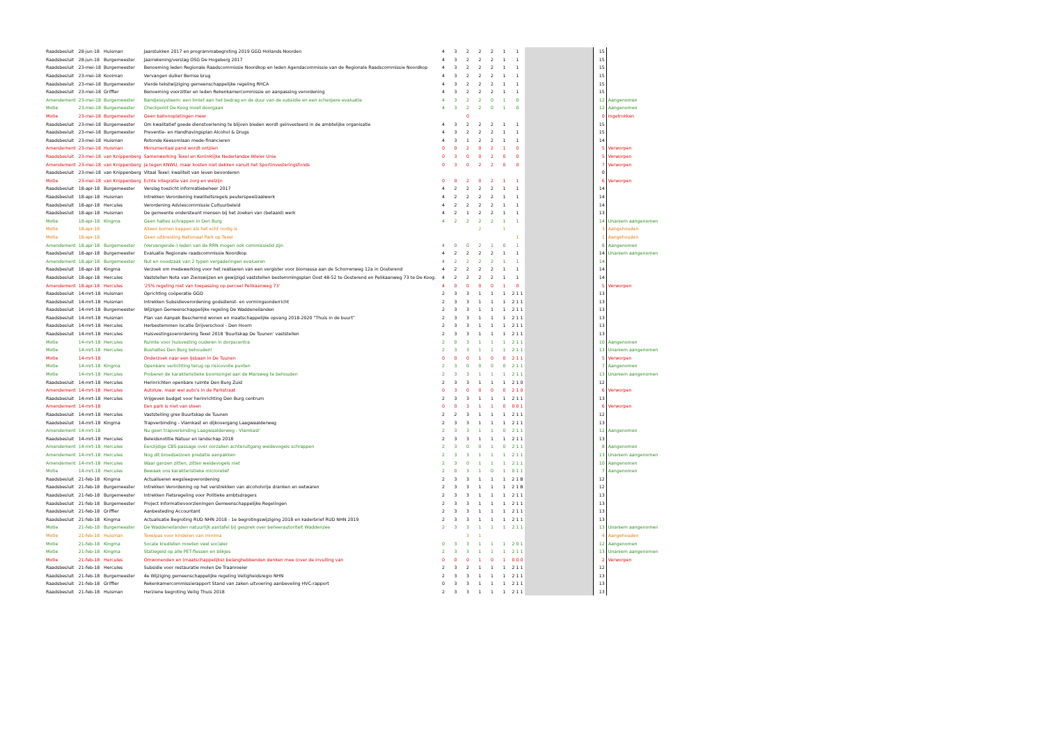| Raadsbesluit | 28-jun-18 | Huisman | Jaarstukken 2017 en programmabegroting 2019 GGD Hollands Noorden | 4 | 3 | 2 | 2 | 2 | 1 | 1 | | 15 | |
| Raadsbesluit | 28-jun-18 | Burgemeester | Jaarrekening/verslag OSG De Hogeberg 2017 | 4 | 3 | 2 | 2 | 2 | 1 | 1 | | 15 | |
| Raadsbesluit | 23-mei-18 | Burgemeester | Benoeming leden Regionale Raadscommissie Noordkop en leden Agendacommissie van de Regionale Raadscommissie Noordkop | 4 | 3 | 2 | 2 | 2 | 1 | 1 | | 15 | |
| Raadsbesluit | 23-mei-18 | Kooiman | Vervangen duiker Bernse brug | 4 | 3 | 2 | 2 | 2 | 1 | 1 | | 15 | |
| Raadsbesluit | 23-mei-18 | Burgemeester | Vierde tekstwijziging gemeenschappelijke regeling RHCA | 4 | 3 | 2 | 2 | 2 | 1 | 1 | | 15 | |
| Raadsbesluit | 23-mei-18 | Griffier | Benoeming voorzitter en leden Rekenkamercommissie en aanpassing verordening | 4 | 3 | 2 | 2 | 2 | 1 | 1 | | 15 | |
| Amendement | 23-mei-18 | Burgemeester | Bandjessysteem: een limiet aan het bedrag en de duur van de subsidie en een scherpere evaluatie | 4 | 3 | 2 | 2 | 0 | 1 | 0 | | 12 | Aangenomen |
| Motie | 23-mei-18 | Burgemeester | Checkpoint De Koog moet doorgaan | 4 | 3 | 2 | 2 | 0 | 1 | 0 | | 12 | Aangenomen |
| Motie | 23-mei-18 | Burgemeester | Geen ballonoplatingen meer | | | 0 | | | | | | 0 | Ingetrokken |
| Raadsbesluit | 23-mei-18 | Burgemeester | Om kwalitatief goede dienstverlening te blijven bieden wordt geïnvesteerd in de ambtelijke organisatie | 4 | 3 | 2 | 2 | 2 | 1 | 1 | | 15 | |
| Raadsbesluit | 23-mei-18 | Burgemeester | Preventie- en Handhavingsplan Alcohol & Drugs | 4 | 3 | 2 | 2 | 2 | 1 | 1 | | 15 | |
| Raadsbesluit | 23-mei-18 | Huisman | Rotonde Keesomlaan mede-financieren | 4 | 3 | 1 | 2 | 2 | 1 | 1 | | 14 | |
| Amendement | 23-mei-18 | Huisman | Monumentaal pand wordt ontzien | 0 | 0 | 2 | 0 | 2 | 1 | 0 | | 5 | Verworpen |
| Raadsbesluit | 23-mei-18 | van Knippenberg | Samenwerking Texel en Koninklijke Nederlandse Wieler Unie | 0 | 3 | 0 | 0 | 2 | 0 | 0 | | 5 | Verworpen |
| Amendement | 23-mei-18 | van Knippenberg | Ja tegen KNWU, maar kosten niet dekken vanuit het Sportinvesteringsfonds | 0 | 3 | 0 | 2 | 2 | 0 | 0 | | 7 | Verworpen |
| Raadsbesluit | 23-mei-18 | van Knippenberg | Vitaal Texel: kwaliteit van leven bevorderen | | | | | | | | | 0 | |
| Motie | 23-mei-18 | van Knippenberg | Echte integratie van zorg en welzijn | 0 | 0 | 2 | 0 | 2 | 1 | 1 | | 6 | Verworpen |
| Raadsbesluit | 18-apr-18 | Burgemeester | Verslag toezicht informatiebeheer 2017 | 4 | 2 | 2 | 2 | 2 | 1 | 1 | | 14 | |
| Raadsbesluit | 18-apr-18 | Huisman | Intrekken Verordening kwaliteitsregels peuterspeelzaalwerk | 4 | 2 | 2 | 2 | 2 | 1 | 1 | | 14 | |
| Raadsbesluit | 18-apr-18 | Hercules | Verordening Adviescommissie Cultuurbeleid | 4 | 2 | 2 | 2 | 2 | 1 | 1 | | 14 | |
| Raadsbesluit | 18-apr-18 | Huisman | De gemeente ondersteunt mensen bij het zoeken van (betaald) werk | 4 | 2 | 1 | 2 | 2 | 1 | 1 | | 13 | |
| Motie | 18-apr-18 | Kingma | Geen haltes schrappen in Den Burg | 4 | 2 | 2 | 2 | 2 | 1 | 1 | | 14 | Unaniem aangenomen |
| Motie | 18-apr-18 | | Alleen bomen kappen als het echt nodig is | | | | 2 | | 1 | | | 3 | Aangehouden |
| Motie | 18-apr-18 | | Geen uitbreiding Nationaal Park op Texel | | | | | | | 1 | | 1 | Aangehouden |
| Amendement | 18-apr-18 | Burgemeester | (Vervangende-) leden van de RRN mogen ook commissielid zijn. | 4 | 0 | 0 | 2 | 1 | 0 | 1 | | 8 | Aangenomen |
| Raadsbesluit | 18-apr-18 | Burgemeester | Evaluatie Regionale raadscommissie Noordkop | 4 | 2 | 2 | 2 | 2 | 1 | 1 | | 14 | Unaniem aangenomen |
| Amendement | 18-apr-18 | Burgemeester | Nut en noodzaak van 2 typen vergaderingen evalueren | 4 | 2 | 2 | 2 | 2 | 1 | 1 | | 14 | |
| Raadsbesluit | 18-apr-18 | Kingma | Verzoek om medewerking voor het realiseren van een vergister voor biomassa aan de Schorrenweg 12a in Oosterend | 4 | 2 | 2 | 2 | 2 | 1 | 1 | | 14 | |
| Raadsbesluit | 18-apr-18 | Hercules | Vaststellen Nota van Zienswijzen en gewijzigd vaststellen bestemmingsplan Oost 48-52 te Oosterend en Pelikaanweg 73 te De Koog. | 4 | 2 | 2 | 2 | 2 | 1 | 1 | | 14 | |
| Amendement | 18-apr-18 | Hercules | '25% regeling niet van toepassing op perceel Pelikaanweg 73' | 4 | 0 | 0 | 0 | 0 | 1 | 0 | | 5 | Verworpen |
| Raadsbesluit | 14-mrt-18 | Huisman | Oprichting coöperatie GGD | 2 | 3 | 3 | 1 | 1 | 1 | 2 1 1 | | 13 | |
| Raadsbesluit | 14-mrt-18 | Huisman | Intrekken Subsidieverordening godsdienst- en vormingsonderricht | 2 | 3 | 3 | 1 | 1 | 1 | 2 1 1 | | 13 | |
| Raadsbesluit | 14-mrt-18 | Burgemeester | Wijzigen Gemeenschappelijke regeling De Waddeneilanden | 2 | 3 | 3 | 1 | 1 | 1 | 2 1 1 | | 13 | |
| Raadsbesluit | 14-mrt-18 | Huisman | Plan van Aanpak Beschermd wonen en maatschappelijke opvang 2018-2020 "Thuis in de buurt" | 2 | 3 | 3 | 1 | 1 | 1 | 2 1 1 | | 13 | |
| Raadsbesluit | 14-mrt-18 | Hercules | Herbestemmen locatie Drijverschool - Den Hoorn | 2 | 3 | 3 | 1 | 1 | 1 | 2 1 1 | | 13 | |
| Raadsbesluit | 14-mrt-18 | Hercules | Huisvestingsverordening Texel 2018 'Buurtskap De Tuunen' vaststellen | 2 | 3 | 3 | 1 | 1 | 1 | 2 1 1 | | 13 | |
| Motie | 14-mrt-18 | Hercules | Ruimte voor huisvesting ouderen in dorpscentra | 2 | 0 | 3 | 1 | 1 | 1 | 2 1 1 | | 10 | Aangenomen |
| Motie | 14-mrt-18 | Hercules | Bushaltes Den Burg behouden! | 2 | 3 | 3 | 1 | 1 | 1 | 2 1 1 | | 13 | Unaniem aangenomen |
| Motie | 14-mrt-18 | | Onderzoek naar een IJsbaan in De Tuunen | 0 | 0 | 0 | 1 | 0 | 0 | 2 1 1 | | 5 | Verworpen |
| Motie | 14-mrt-18 | Kingma | Openbare verlichting terug op risicovolle punten | 2 | 3 | 0 | 0 | 0 | 0 | 2 1 1 | | 7 | Aangenomen |
| Motie | 14-mrt-18 | Hercules | Proberen de karakteristieke boomsingel aan de Marsweg te behouden | 2 | 3 | 3 | 1 | 1 | 1 | 2 1 1 | | 13 | Unaniem aangenomen |
| Raadsbesluit | 14-mrt-18 | Hercules | Herinrichten openbare ruimte Den Burg Zuid | 2 | 3 | 3 | 1 | 1 | 1 | 2 1 0 | | 12 | |
| Amendement | 14-mrt-18 | Hercules | Autoluw, maar wel auto's in de Parkstraat | 0 | 3 | 0 | 0 | 0 | 0 | 2 1 0 | | 6 | Verworpen |
| Raadsbesluit | 14-mrt-18 | Hercules | Vrijgeven budget voor herinrichting Den Burg centrum | 2 | 3 | 3 | 1 | 1 | 1 | 2 1 1 | | 13 | |
| Amendement | 14-mrt-18 | | Een park is niet van steen | 0 | 0 | 3 | 1 | 1 | 0 | 0 0 1 | | 6 | Verworpen |
| Raadsbesluit | 14-mrt-18 | Hercules | Vaststelling grex Buurtskap de Tuunen | 2 | 2 | 3 | 1 | 1 | 1 | 2 1 1 | | 12 | |
| Raadsbesluit | 14-mrt-18 | Kingma | Trapverbinding - Vlamkast en dijkovergang Laagwaalderweg | 2 | 3 | 3 | 1 | 1 | 1 | 2 1 1 | | 13 | |
| Amendement | 14-mrt-18 | | Nu geen trapverbinding Laagwaalderweg - Vlamkast' | 2 | 3 | 3 | 1 | 1 | 0 | 2 1 1 | | 12 | Aangenomen |
| Raadsbesluit | 14-mrt-18 | Hercules | Beleidsnotitie Natuur en landschap 2018 | 2 | 3 | 3 | 1 | 1 | 1 | 2 1 1 | | 13 | |
| Amendement | 14-mrt-18 | Hercules | Eenzijdige CBS-passage over oorzaken achteruitgang weidevogels schrappen | 2 | 3 | 0 | 0 | 1 | 0 | 2 1 1 | | 8 | Aangenomen |
| Amendement | 14-mrt-18 | Hercules | Nog dit broedseizoen predatie aanpakken | 2 | 3 | 3 | 1 | 1 | 1 | 2 1 1 | | 13 | Unaniem aangenomen |
| Amendement | 14-mrt-18 | Hercules | Waar ganzen zitten, zitten weidevogels niet | 2 | 3 | 0 | 1 | 1 | 1 | 2 1 1 | | 10 | Aangenomen |
| Motie | 14-mrt-18 | Hercules | Bewaak ons karakteristieke microreliëf | 2 | 0 | 3 | 1 | 0 | 1 | 0 1 1 | | 7 | Aangenomen |
| Raadsbesluit | 21-feb-18 | Kingma | Actualiseren wegsleepverordening | 2 | 3 | 3 | 1 | 1 | 1 | 2 1 B | | 12 | |
| Raadsbesluit | 21-feb-18 | Burgemeester | Intrekken Verordening op het verstrekken van alcoholvrije dranken en eetwaren | 2 | 3 | 3 | 1 | 1 | 1 | 2 1 B | | 12 | |
| Raadsbesluit | 21-feb-18 | Burgemeester | Intrekken Fietsregeling voor Politieke ambtsdragers | 2 | 3 | 3 | 1 | 1 | 1 | 2 1 1 | | 13 | |
| Raadsbesluit | 21-feb-18 | Burgemeester | Project Informatievoorzieningen Gemeenschappelijke Regelingen | 2 | 3 | 3 | 1 | 1 | 1 | 2 1 1 | | 13 | |
| Raadsbesluit | 21-feb-18 | Griffier | Aanbesteding Accountant | 2 | 3 | 3 | 1 | 1 | 1 | 2 1 1 | | 13 | |
| Raadsbesluit | 21-feb-18 | Kingma | Actualisatie Begroting RUD NHN 2018 - 1e begrotingswijziging 2018 en kaderbrief RUD NHN 2019 | 2 | 3 | 3 | 1 | 1 | 1 | 2 1 1 | | 13 | |
| Motie | 21-feb-18 | Burgemeester | De Waddeneilanden natuurlijk aantafel bij gesprek over beheerautoriteit Waddenzee | 2 | 3 | 3 | 1 | 1 | 1 | 2 1 1 | | 13 | Unaniem aangenomen |
| Motie | 21-feb-18 | Huisman | Texelpas voor kinderen van minima | | | 3 | 1 | | | | | 4 | Aangehouden |
| Motie | 21-feb-18 | Kingma | Socale kredieten moeten veel socialer | 0 | 3 | 3 | 1 | 1 | 1 | 2 0 1 | | 12 | Aangenomen |
| Motie | 21-feb-18 | Kingma | Statiegeld op alle PET-flessen en blikjes | 2 | 3 | 3 | 1 | 1 | 1 | 2 1 1 | | 13 | Unaniem aangenomen |
| Motie | 21-feb-18 | Hercules | Omwonenden en (maatschappelijke) belanghebbenden denken mee (over de invulling van | 0 | 0 | 0 | 1 | 0 | 1 | 0 0 0 | | 2 | Verworpen |
| Raadsbesluit | 21-feb-18 | Hercules | Subsidie voor restauratie molen De Traanroeier | 2 | 3 | 2 | 1 | 1 | 1 | 2 1 1 | | 12 | |
| Raadsbesluit | 21-feb-18 | Burgemeester | 4e Wijziging gemeenschappelijke regeling Veiligheidsregio NHN | 2 | 3 | 3 | 1 | 1 | 1 | 2 1 1 | | 13 | |
| Raadsbesluit | 21-feb-18 | Griffier | Rekenkamercommissierapport Stand van zaken uitvoering aanbeveling HVC-rapport | 0 | 3 | 3 | 1 | 1 | 1 | 2 1 1 | | 13 | |
| Raadsbesluit | 21-feb-18 | Huisman | Herziene begroting Veilig Thuis 2018 | 2 | 3 | 3 | 1 | 1 | 1 | 2 1 1 | | 13 | |